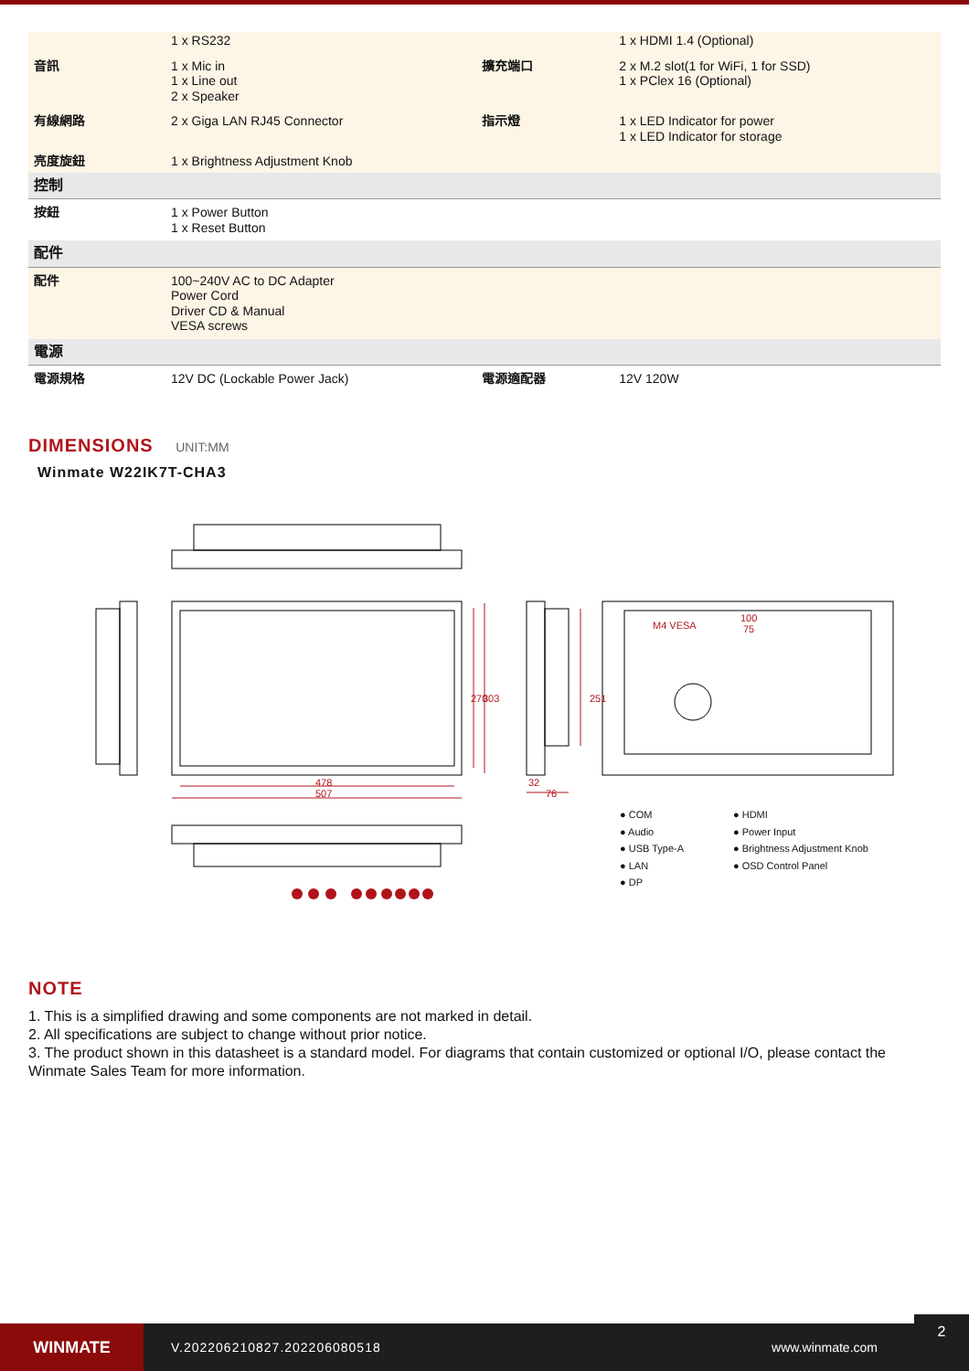| | 1 x RS232 | | 1 x HDMI 1.4 (Optional) |
| 音訊 | 1 x Mic in 1 x Line out 2 x Speaker | 擴充端口 | 2 x M.2 slot(1 for WiFi, 1 for SSD) 1 x PClex 16 (Optional) |
| 有線網路 | 2 x Giga LAN RJ45 Connector | 指示燈 | 1 x LED Indicator for power 1 x LED Indicator for storage |
| 亮度旋鈕 | 1 x Brightness Adjustment Knob | | |
| 控制 | | | |
| 按鈕 | 1 x Power Button 1 x Reset Button | | |
| 配件 | | | |
| 配件 | 100~240V AC to DC Adapter Power Cord Driver CD & Manual VESA screws | | |
| 電源 | | | |
| 電源規格 | 12V DC (Lockable Power Jack) | 電源適配器 | 12V 120W |
DIMENSIONS UNIT:MM
Winmate W22IK7T-CHA3
478
507
76
32
M4 VESA
100
75
270
303
251
● COM
● Audio
● USB Type-A
● LAN
● DP
● HDMI
● Power Input
● Brightness Adjustment Knob
● OSD Control Panel
NOTE
1. This is a simplified drawing and some components are not marked in detail.
2. All specifications are subject to change without prior notice.
3. The product shown in this datasheet is a standard model. For diagrams that contain customized or optional I/O, please contact the Winmate Sales Team for more information.
WINMATE
V.202206210827.202206080518 www.winmate.com
2